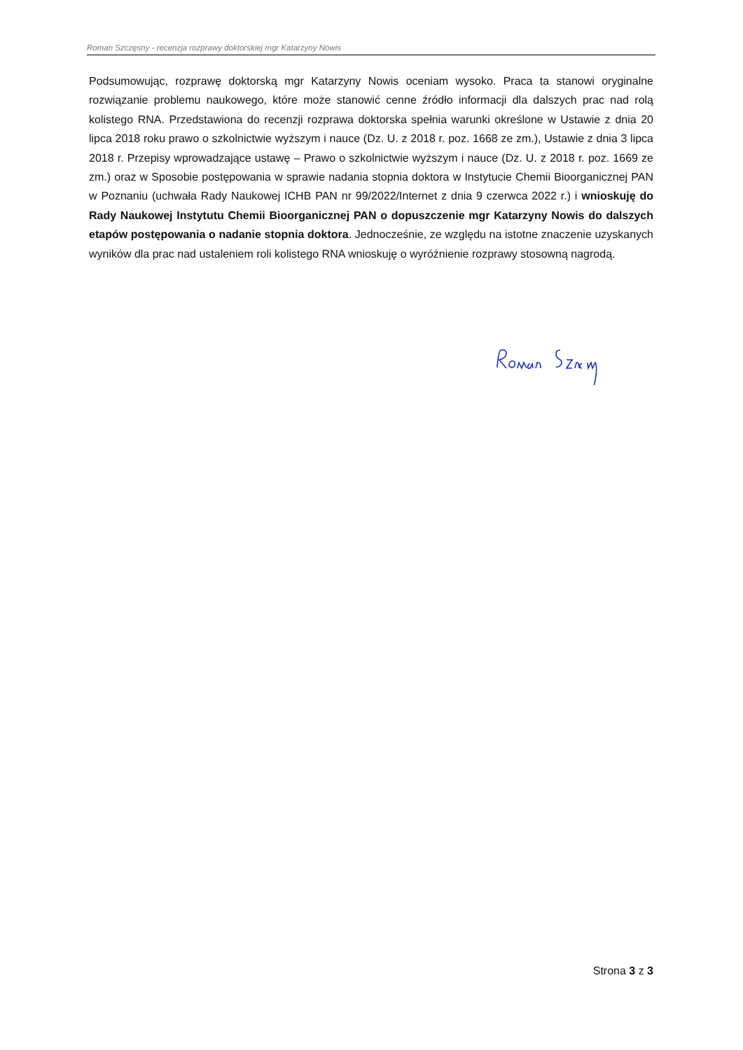Roman Szczęsny - recenzja rozprawy doktorskiej mgr Katarzyny Nowis
Podsumowując, rozprawę doktorską mgr Katarzyny Nowis oceniam wysoko. Praca ta stanowi oryginalne rozwiązanie problemu naukowego, które może stanowić cenne źródło informacji dla dalszych prac nad rolą kolistego RNA. Przedstawiona do recenzji rozprawa doktorska spełnia warunki określone w Ustawie z dnia 20 lipca 2018 roku prawo o szkolnictwie wyższym i nauce (Dz. U. z 2018 r. poz. 1668 ze zm.), Ustawie z dnia 3 lipca 2018 r. Przepisy wprowadzające ustawę – Prawo o szkolnictwie wyższym i nauce (Dz. U. z 2018 r. poz. 1669 ze zm.) oraz w Sposobie postępowania w sprawie nadania stopnia doktora w Instytucie Chemii Bioorganicznej PAN w Poznaniu (uchwała Rady Naukowej ICHB PAN nr 99/2022/Internet z dnia 9 czerwca 2022 r.) i wnioskuję do Rady Naukowej Instytutu Chemii Bioorganicznej PAN o dopuszczenie mgr Katarzyny Nowis do dalszych etapów postępowania o nadanie stopnia doktora. Jednocześnie, ze względu na istotne znaczenie uzyskanych wyników dla prac nad ustaleniem roli kolistego RNA wnioskuję o wyróżnienie rozprawy stosowną nagrodą.
Strona 3 z 3